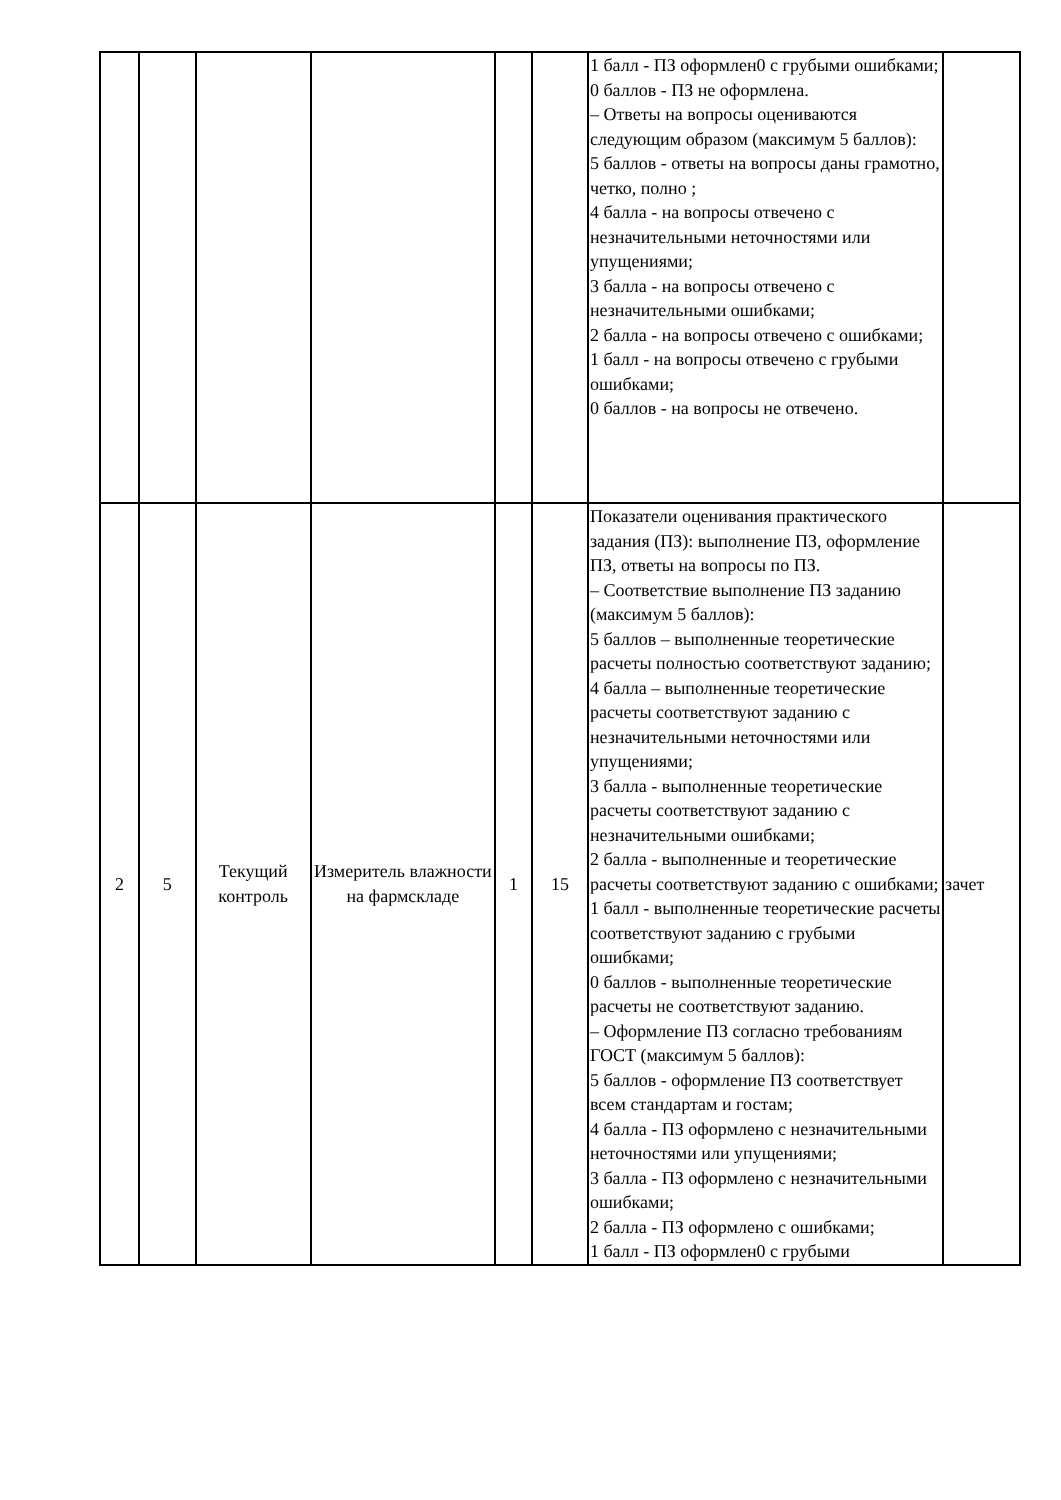| | | | | | | 1 балл - ПЗ оформлен0 с грубыми ошибками; 0 баллов - ПЗ не оформлена. – Ответы на вопросы оцениваются следующим образом (максимум 5 баллов): 5 баллов - ответы на вопросы даны грамотно, четко, полно ; 4 балла - на вопросы отвечено с незначительными неточностями или упущениями; 3 балла - на вопросы отвечено с незначительными ошибками; 2 балла - на вопросы отвечено с ошибками; 1 балл - на вопросы отвечено с грубыми ошибками; 0 баллов - на вопросы не отвечено. | |
| 2 | 5 | Текущий контроль | Измеритель влажности на фармскладе | 1 | 15 | Показатели оценивания практического задания (ПЗ): выполнение ПЗ, оформление ПЗ, ответы на вопросы по ПЗ. – Соответствие выполнение ПЗ заданию (максимум 5 баллов): 5 баллов – выполненные теоретические расчеты полностью соответствуют заданию; 4 балла – выполненные теоретические расчеты соответствуют заданию с незначительными неточностями или упущениями; 3 балла - выполненные теоретические расчеты соответствуют заданию с незначительными ошибками; 2 балла - выполненные и теоретические расчеты соответствуют заданию с ошибками; 1 балл - выполненные теоретические расчеты соответствуют заданию с грубыми ошибками; 0 баллов - выполненные теоретические расчеты не соответствуют заданию. – Оформление ПЗ согласно требованиям ГОСТ (максимум 5 баллов): 5 баллов - оформление ПЗ соответствует всем стандартам и гостам; 4 балла - ПЗ оформлено с незначительными неточностями или упущениями; 3 балла - ПЗ оформлено с незначительными ошибками; 2 балла - ПЗ оформлено с ошибками; 1 балл - ПЗ оформлен0 с грубыми | зачет |